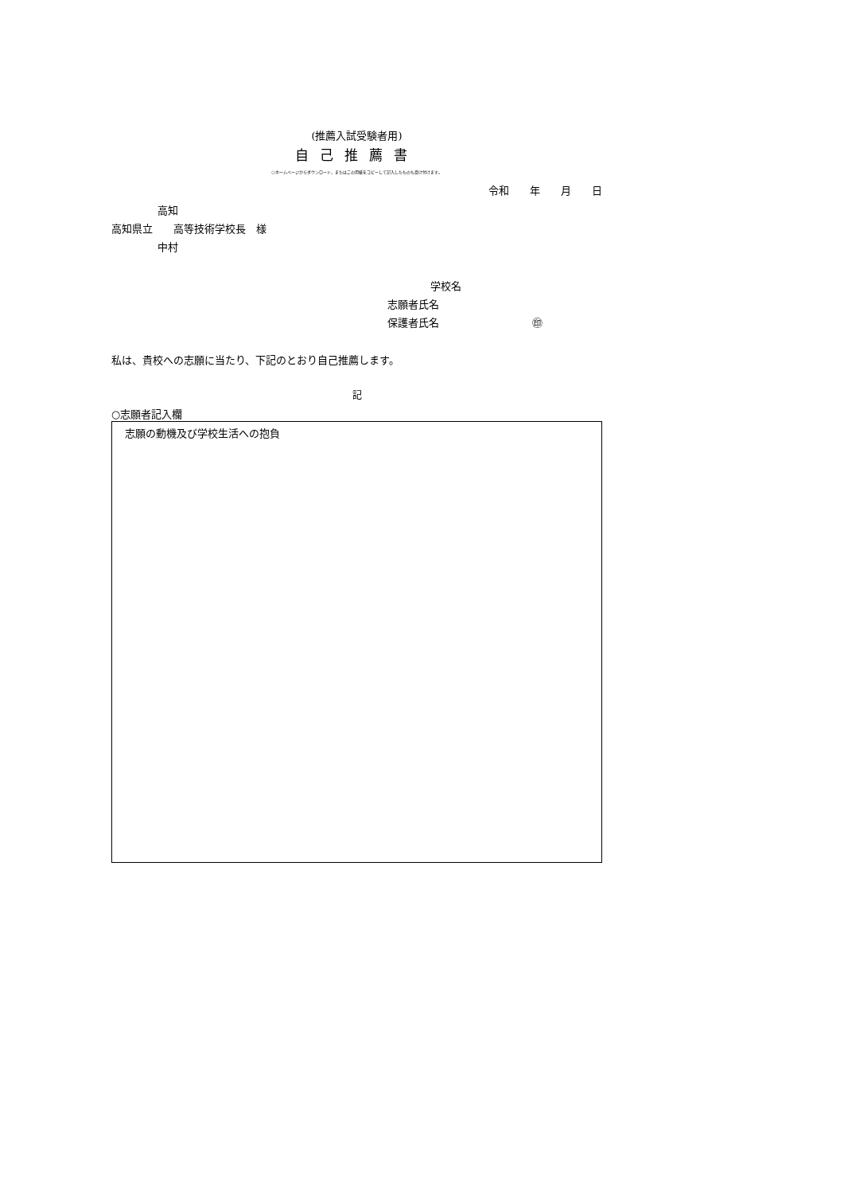(推薦入試受験者用)
自己推薦書
○ホームページからダウンロード、またはこの用紙をコピーして記入したものも受け付けます。
令和　　年　　月　　日
高知
高知県立　　高等技術学校長　様
中村
　　学校名
志願者氏名
保護者氏名　　　　　　　　　㊞
私は、貴校への志願に当たり、下記のとおり自己推薦します。
記
○志願者記入欄
志願の動機及び学校生活への抱負